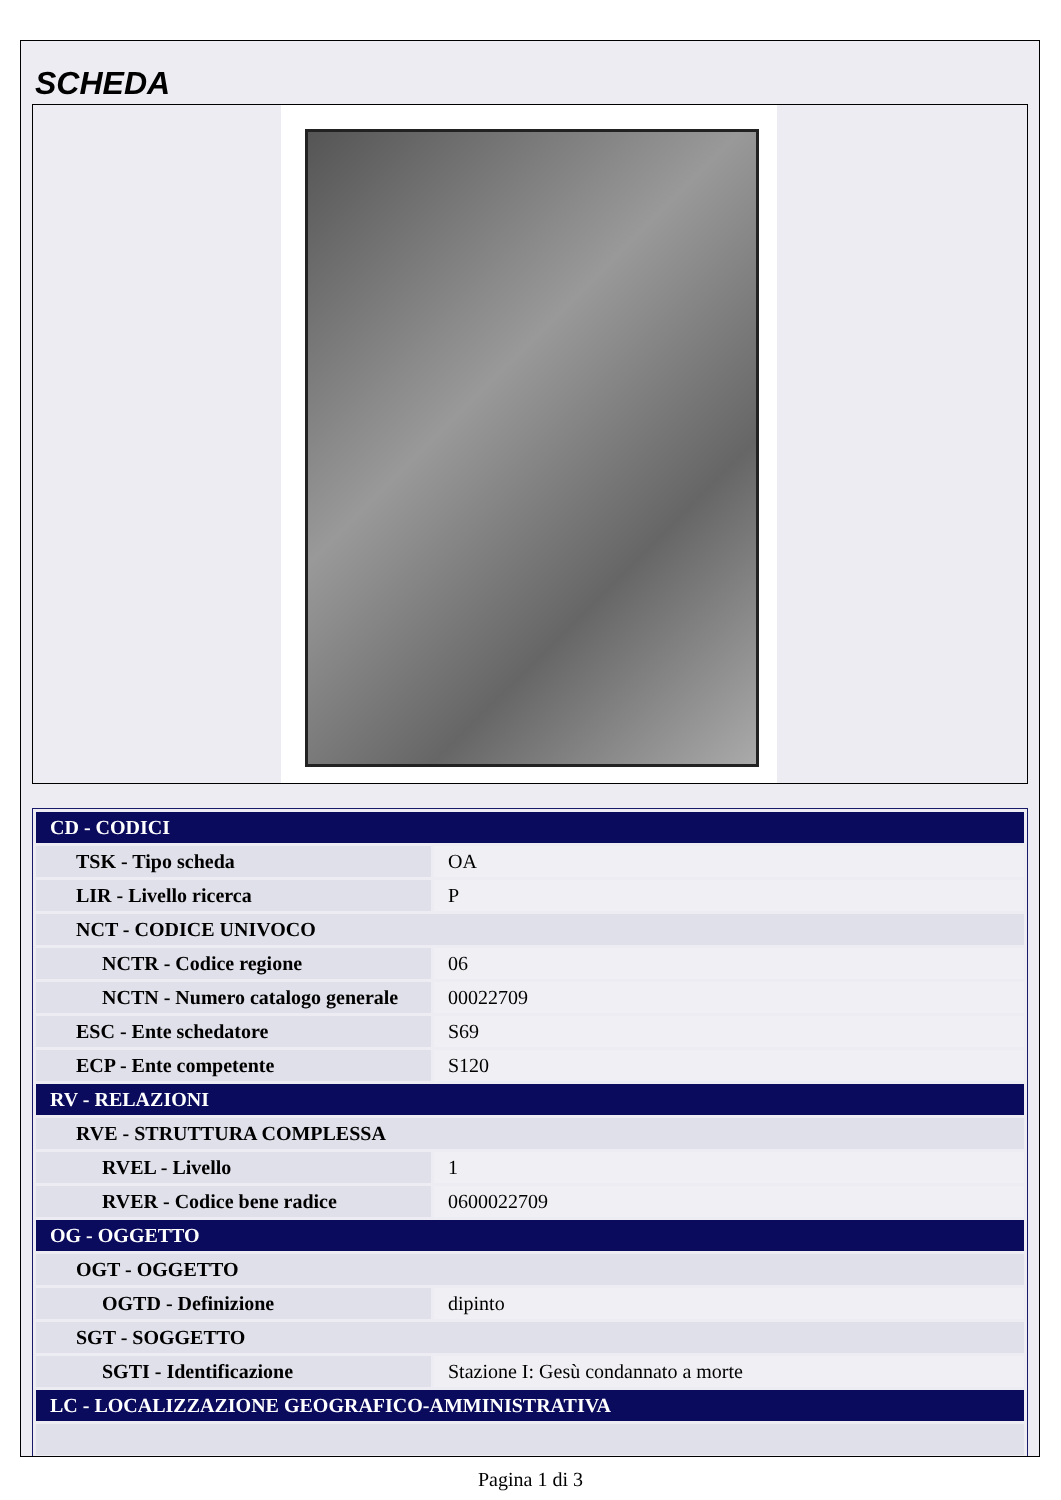SCHEDA
| CD - CODICI | |
| TSK - Tipo scheda | OA |
| LIR - Livello ricerca | P |
| NCT - CODICE UNIVOCO | |
| NCTR - Codice regione | 06 |
| NCTN - Numero catalogo generale | 00022709 |
| ESC - Ente schedatore | S69 |
| ECP - Ente competente | S120 |
| RV - RELAZIONI | |
| RVE - STRUTTURA COMPLESSA | |
| RVEL - Livello | 1 |
| RVER - Codice bene radice | 0600022709 |
| OG - OGGETTO | |
| OGT - OGGETTO | |
| OGTD - Definizione | dipinto |
| SGT - SOGGETTO | |
| SGTI - Identificazione | Stazione I: Gesù condannato a morte |
| LC - LOCALIZZAZIONE GEOGRAFICO-AMMINISTRATIVA | |
Pagina 1 di 3